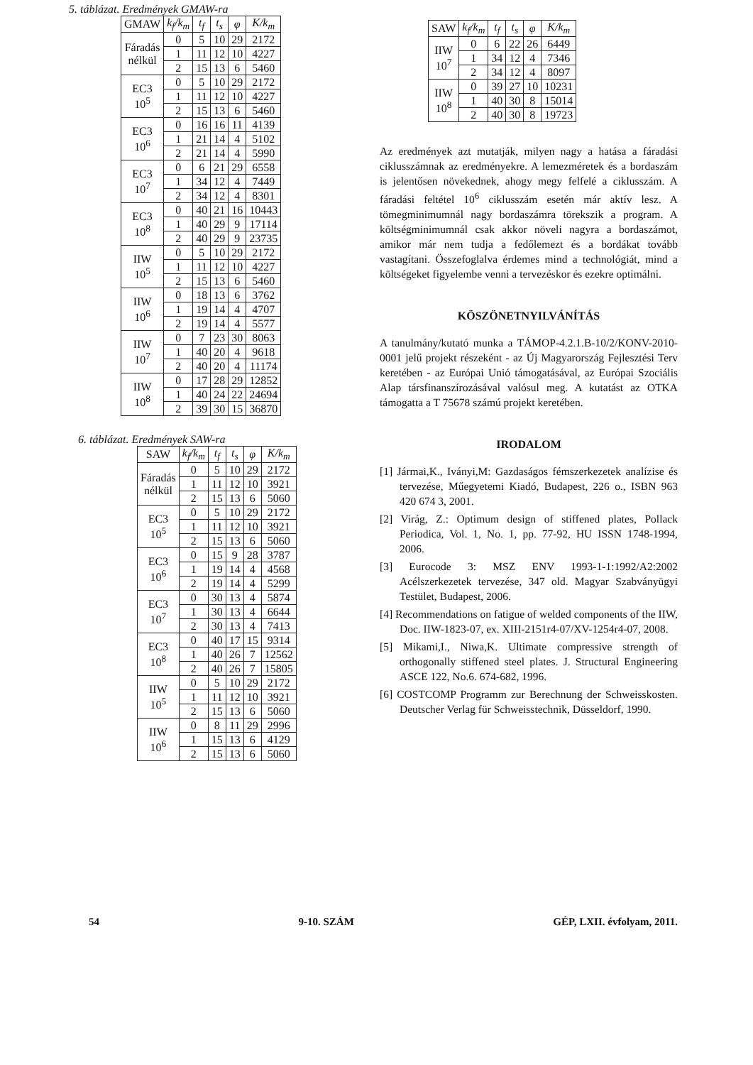5. táblázat. Eredmények GMAW-ra
| GMAW | k<sub>f</sub>/k<sub>m</sub> | t<sub>f</sub> | t<sub>s</sub> | φ | K/k<sub>m</sub> |
| --- | --- | --- | --- | --- | --- |
| Fáradás nélkül | 0 | 5 | 10 | 29 | 2172 |
| | 1 | 11 | 12 | 10 | 4227 |
| | 2 | 15 | 13 | 6 | 5460 |
| EC3 10<sup>5</sup> | 0 | 5 | 10 | 29 | 2172 |
| | 1 | 11 | 12 | 10 | 4227 |
| | 2 | 15 | 13 | 6 | 5460 |
| EC3 10<sup>6</sup> | 0 | 16 | 16 | 11 | 4139 |
| | 1 | 21 | 14 | 4 | 5102 |
| | 2 | 21 | 14 | 4 | 5990 |
| EC3 10<sup>7</sup> | 0 | 6 | 21 | 29 | 6558 |
| | 1 | 34 | 12 | 4 | 7449 |
| | 2 | 34 | 12 | 4 | 8301 |
| EC3 10<sup>8</sup> | 0 | 40 | 21 | 16 | 10443 |
| | 1 | 40 | 29 | 9 | 17114 |
| | 2 | 40 | 29 | 9 | 23735 |
| IIW 10<sup>5</sup> | 0 | 5 | 10 | 29 | 2172 |
| | 1 | 11 | 12 | 10 | 4227 |
| | 2 | 15 | 13 | 6 | 5460 |
| IIW 10<sup>6</sup> | 0 | 18 | 13 | 6 | 3762 |
| | 1 | 19 | 14 | 4 | 4707 |
| | 2 | 19 | 14 | 4 | 5577 |
| IIW 10<sup>7</sup> | 0 | 7 | 23 | 30 | 8063 |
| | 1 | 40 | 20 | 4 | 9618 |
| | 2 | 40 | 20 | 4 | 11174 |
| IIW 10<sup>8</sup> | 0 | 17 | 28 | 29 | 12852 |
| | 1 | 40 | 24 | 22 | 24694 |
| | 2 | 39 | 30 | 15 | 36870 |
6. táblázat. Eredmények SAW-ra
| SAW | k<sub>f</sub>/k<sub>m</sub> | t<sub>f</sub> | t<sub>s</sub> | φ | K/k<sub>m</sub> |
| --- | --- | --- | --- | --- | --- |
| Fáradás nélkül | 0 | 5 | 10 | 29 | 2172 |
| | 1 | 11 | 12 | 10 | 3921 |
| | 2 | 15 | 13 | 6 | 5060 |
| EC3 10<sup>5</sup> | 0 | 5 | 10 | 29 | 2172 |
| | 1 | 11 | 12 | 10 | 3921 |
| | 2 | 15 | 13 | 6 | 5060 |
| EC3 10<sup>6</sup> | 0 | 15 | 9 | 28 | 3787 |
| | 1 | 19 | 14 | 4 | 4568 |
| | 2 | 19 | 14 | 4 | 5299 |
| EC3 10<sup>7</sup> | 0 | 30 | 13 | 4 | 5874 |
| | 1 | 30 | 13 | 4 | 6644 |
| | 2 | 30 | 13 | 4 | 7413 |
| EC3 10<sup>8</sup> | 0 | 40 | 17 | 15 | 9314 |
| | 1 | 40 | 26 | 7 | 12562 |
| | 2 | 40 | 26 | 7 | 15805 |
| IIW 10<sup>5</sup> | 0 | 5 | 10 | 29 | 2172 |
| | 1 | 11 | 12 | 10 | 3921 |
| | 2 | 15 | 13 | 6 | 5060 |
| IIW 10<sup>6</sup> | 0 | 8 | 11 | 29 | 2996 |
| | 1 | 15 | 13 | 6 | 4129 |
| | 2 | 15 | 13 | 6 | 5060 |
| SAW | k<sub>f</sub>/k<sub>m</sub> | t<sub>f</sub> | t<sub>s</sub> | φ | K/k<sub>m</sub> |
| --- | --- | --- | --- | --- | --- |
| IIW 10<sup>7</sup> | 0 | 6 | 22 | 26 | 6449 |
| | 1 | 34 | 12 | 4 | 7346 |
| | 2 | 34 | 12 | 4 | 8097 |
| IIW 10<sup>8</sup> | 0 | 39 | 27 | 10 | 10231 |
| | 1 | 40 | 30 | 8 | 15014 |
| | 2 | 40 | 30 | 8 | 19723 |
Az eredmények azt mutatják, milyen nagy a hatása a fáradási ciklusszámnak az eredményekre. A lemezméretek és a bordaszám is jelentősen növekednek, ahogy megy felfelé a ciklusszám. A fáradási feltétel 10<sup>6</sup> ciklusszám esetén már aktív lesz. A tömegminimumnál nagy bordaszámra törekszik a program. A költségminimumnál csak akkor növeli nagyra a bordaszámot, amikor már nem tudja a fedőlemezt és a bordákat tovább vastagítani. Összefoglalva érdemes mind a technológiát, mind a költségeket figyelembe venni a tervezéskor és ezekre optimálni.
KÖSZÖNETNYILVÁNÍTÁS
A tanulmány/kutató munka a TÁMOP-4.2.1.B-10/2/KONV-2010-0001 jelű projekt részeként - az Új Magyarország Fejlesztési Terv keretében - az Európai Unió támogatásával, az Európai Szociális Alap társfinanszírozásával valósul meg. A kutatást az OTKA támogatta a T 75678 számú projekt keretében.
IRODALOM
[1] Jármai,K., Iványi,M: Gazdaságos fémszerkezetek analízise és tervezése, Műegyetemi Kiadó, Budapest, 226 o., ISBN 963 420 674 3, 2001.
[2] Virág, Z.: Optimum design of stiffened plates, Pollack Periodica, Vol. 1, No. 1, pp. 77-92, HU ISSN 1748-1994, 2006.
[3] Eurocode 3: MSZ ENV 1993-1-1:1992/A2:2002 Acélszerkezetek tervezése, 347 old. Magyar Szabványügyi Testület, Budapest, 2006.
[4] Recommendations on fatigue of welded components of the IIW, Doc. IIW-1823-07, ex. XIII-2151r4-07/XV-1254r4-07, 2008.
[5] Mikami,I., Niwa,K. Ultimate compressive strength of orthogonally stiffened steel plates. J. Structural Engineering ASCE 122, No.6. 674-682, 1996.
[6] COSTCOMP Programm zur Berechnung der Schweisskosten. Deutscher Verlag für Schweisstechnik, Düsseldorf, 1990.
54 9-10. SZÁM GÉP, LXII. évfolyam, 2011.